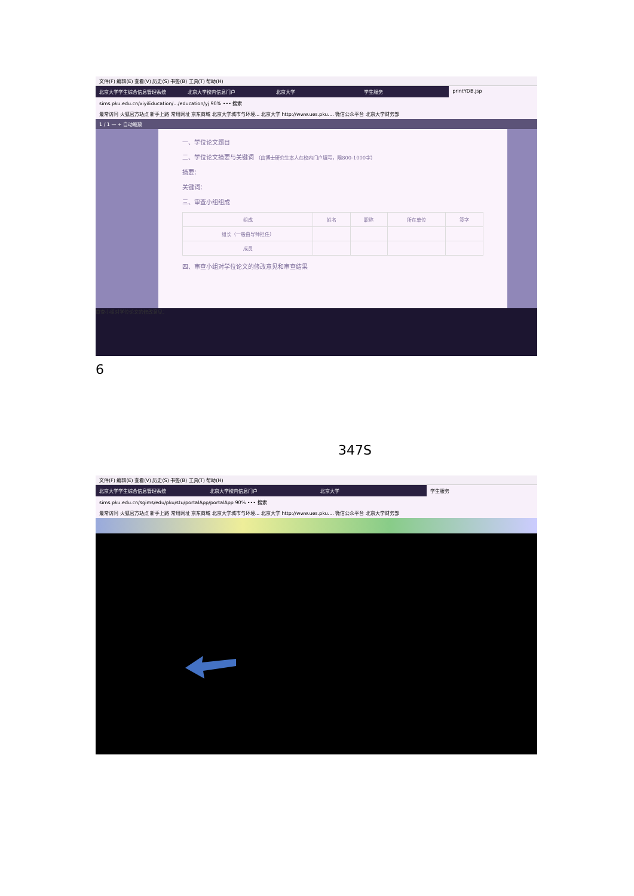文件(F) 编辑(E) 查看(V) 历史(S) 书签(B) 工具(T) 帮助(H)
北京大学学生综合信息管理系统 北京大学校内信息门户 北京大学 学生服务 printYDB.jsp
sims.pku.edu.cn/xiyiEducation/.../education/yj 90% ••• 搜索
最常访问 火狐官方站点 新手上路 常用网址 京东商城 北京大学城市与环境... 北京大学 http://www.ues.pku.... 微信公众平台 北京大学财务部
1 / 1 — + 自动缩放
一、学位论文题目
二、学位论文摘要与关键词 （由博士研究生本人在校内门户填写，限800-1000字）
摘要：
关键词：
三、审查小组组成
| 组成 | 姓名 | 职称 | 所在单位 | 签字 |
| --- | --- | --- | --- | --- |
| 组长（一般由导师担任） | | | | |
| 成员 | | | | |
四、审查小组对学位论文的修改意见和审查结果
审查小组对学位论文的修改意见：
6
347S
文件(F) 编辑(E) 查看(V) 历史(S) 书签(B) 工具(T) 帮助(H)
北京大学学生综合信息管理系统 北京大学校内信息门户 北京大学 学生服务
sims.pku.edu.cn/sgims/edu/pku/stu/portalApp/portalApp 90% ••• 搜索
最常访问 火狐官方站点 新手上路 常用网址 京东商城 北京大学城市与环境... 北京大学 http://www.ues.pku.... 微信公众平台 北京大学财务部